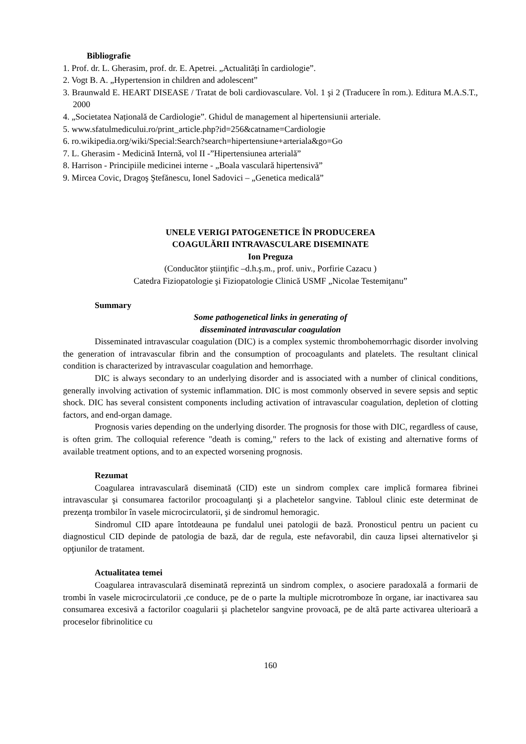Bibliografie
1. Prof. dr. L. Gherasim, prof. dr. E. Apetrei. „Actualități în cardiologie”.
2. Vogt B. A. „Hypertension in children and adolescent”
3. Braunwald E. HEART DISEASE / Tratat de boli cardiovasculare. Vol. 1 şi 2 (Traducere în rom.). Editura M.A.S.T., 2000
4. „Societatea Națională de Cardiologie”. Ghidul de management al hipertensiunii arteriale.
5. www.sfatulmedicului.ro/print_article.php?id=256&catname=Cardiologie
6. ro.wikipedia.org/wiki/Special:Search?search=hipertensiune+arteriala&go=Go
7. L. Gherasim - Medicină Internă, vol II -”Hipertensiunea arterială”
8. Harrison - Principiile medicinei interne - „Boala vasculară hipertensivă”
9. Mircea Covic, Dragoş Ştefănescu, Ionel Sadovici – „Genetica medicală”
UNELE VERIGI PATOGENETICE ÎN PRODUCEREA
COAGULĂRII INTRAVASCULARE DISEMINATE
Ion Preguza
(Conducător ştiinţific –d.h.ş.m., prof. univ., Porfirie Cazacu )
Catedra Fiziopatologie şi Fiziopatologie Clinică USMF „Nicolae Testemiţanu”
Summary
Some pathogenetical links in generating of
disseminated intravascular coagulation
Disseminated intravascular coagulation (DIC) is a complex systemic thrombohemorrhagic disorder involving the generation of intravascular fibrin and the consumption of procoagulants and platelets. The resultant clinical condition is characterized by intravascular coagulation and hemorrhage.
DIC is always secondary to an underlying disorder and is associated with a number of clinical conditions, generally involving activation of systemic inflammation. DIC is most commonly observed in severe sepsis and septic shock. DIC has several consistent components including activation of intravascular coagulation, depletion of clotting factors, and end-organ damage.
Prognosis varies depending on the underlying disorder. The prognosis for those with DIC, regardless of cause, is often grim. The colloquial reference "death is coming," refers to the lack of existing and alternative forms of available treatment options, and to an expected worsening prognosis.
Rezumat
Coagularea intravasculară diseminată (CID) este un sindrom complex care implică formarea fibrinei intravascular şi consumarea factorilor procoagulanţi şi a plachetelor sangvine. Tabloul clinic este determinat de prezenţa trombilor în vasele microcirculatorii, şi de sindromul hemoragic.
Sindromul CID apare întotdeauna pe fundalul unei patologii de bază. Pronosticul pentru un pacient cu diagnosticul CID depinde de patologia de bază, dar de regula, este nefavorabil, din cauza lipsei alternativelor şi opţiunilor de tratament.
Actualitatea temei
Coagularea intravasculară diseminată reprezintă un sindrom complex, o asociere paradoxală a formarii de trombi în vasele microcirculatorii ,ce conduce, pe de o parte la multiple microtromboze în organe, iar inactivarea sau consumarea excesivă a factorilor coagularii şi plachetelor sangvine provoacă, pe de altă parte activarea ulterioară a proceselor fibrinolitice cu
160